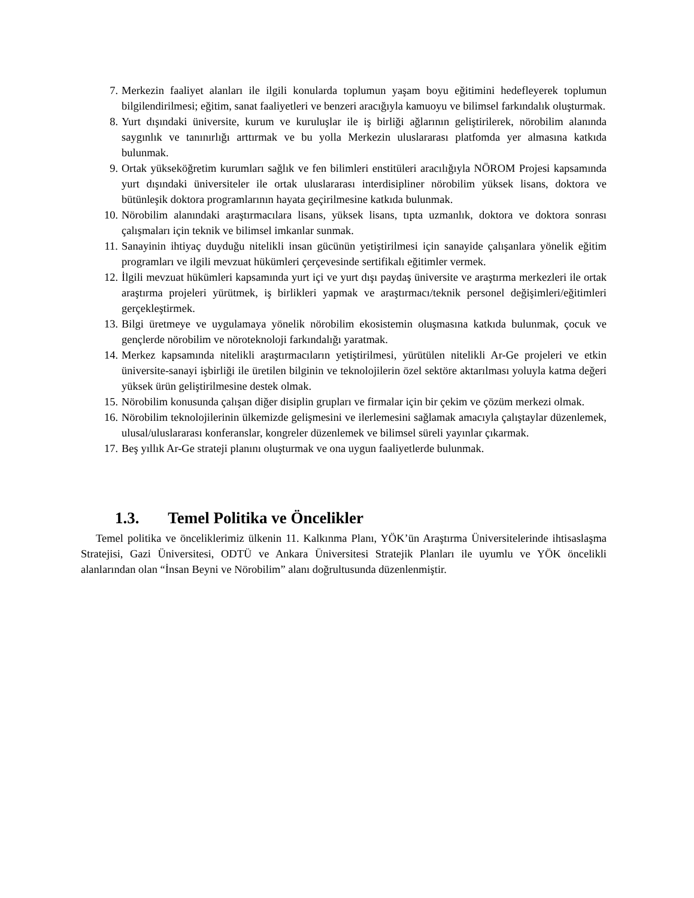7. Merkezin faaliyet alanları ile ilgili konularda toplumun yaşam boyu eğitimini hedefleyerek toplumun bilgilendirilmesi; eğitim, sanat faaliyetleri ve benzeri aracığıyla kamuoyu ve bilimsel farkındalık oluşturmak.
8. Yurt dışındaki üniversite, kurum ve kuruluşlar ile iş birliği ağlarının geliştirilerek, nörobilim alanında saygınlık ve tanınırlığı arttırmak ve bu yolla Merkezin uluslararası platfomda yer almasına katkıda bulunmak.
9. Ortak yükseköğretim kurumları sağlık ve fen bilimleri enstitüleri aracılığıyla NÖROM Projesi kapsamında yurt dışındaki üniversiteler ile ortak uluslararası interdisipliner nörobilim yüksek lisans, doktora ve bütünleşik doktora programlarının hayata geçirilmesine katkıda bulunmak.
10. Nörobilim alanındaki araştırmacılara lisans, yüksek lisans, tıpta uzmanlık, doktora ve doktora sonrası çalışmaları için teknik ve bilimsel imkanlar sunmak.
11. Sanayinin ihtiyaç duyduğu nitelikli insan gücünün yetiştirilmesi için sanayide çalışanlara yönelik eğitim programları ve ilgili mevzuat hükümleri çerçevesinde sertifikalı eğitimler vermek.
12. İlgili mevzuat hükümleri kapsamında yurt içi ve yurt dışı paydaş üniversite ve araştırma merkezleri ile ortak araştırma projeleri yürütmek, iş birlikleri yapmak ve araştırmacı/teknik personel değişimleri/eğitimleri gerçekleştirmek.
13. Bilgi üretmeye ve uygulamaya yönelik nörobilim ekosistemin oluşmasına katkıda bulunmak, çocuk ve gençlerde nörobilim ve nöroteknoloji farkındalığı yaratmak.
14. Merkez kapsamında nitelikli araştırmacıların yetiştirilmesi, yürütülen nitelikli Ar-Ge projeleri ve etkin üniversite-sanayi işbirliği ile üretilen bilginin ve teknolojilerin özel sektöre aktarılması yoluyla katma değeri yüksek ürün geliştirilmesine destek olmak.
15. Nörobilim konusunda çalışan diğer disiplin grupları ve firmalar için bir çekim ve çözüm merkezi olmak.
16. Nörobilim teknolojilerinin ülkemizde gelişmesini ve ilerlemesini sağlamak amacıyla çalıştaylar düzenlemek, ulusal/uluslararası konferanslar, kongreler düzenlemek ve bilimsel süreli yayınlar çıkarmak.
17. Beş yıllık Ar-Ge strateji planını oluşturmak ve ona uygun faaliyetlerde bulunmak.
1.3. Temel Politika ve Öncelikler
Temel politika ve önceliklerimiz ülkenin 11. Kalkınma Planı, YÖK’ün Araştırma Üniversitelerinde ihtisaslaşma Stratejisi, Gazi Üniversitesi, ODTÜ ve Ankara Üniversitesi Stratejik Planları ile uyumlu ve YÖK öncelikli alanlarından olan “İnsan Beyni ve Nörobilim” alanı doğrultusunda düzenlenmiştir.